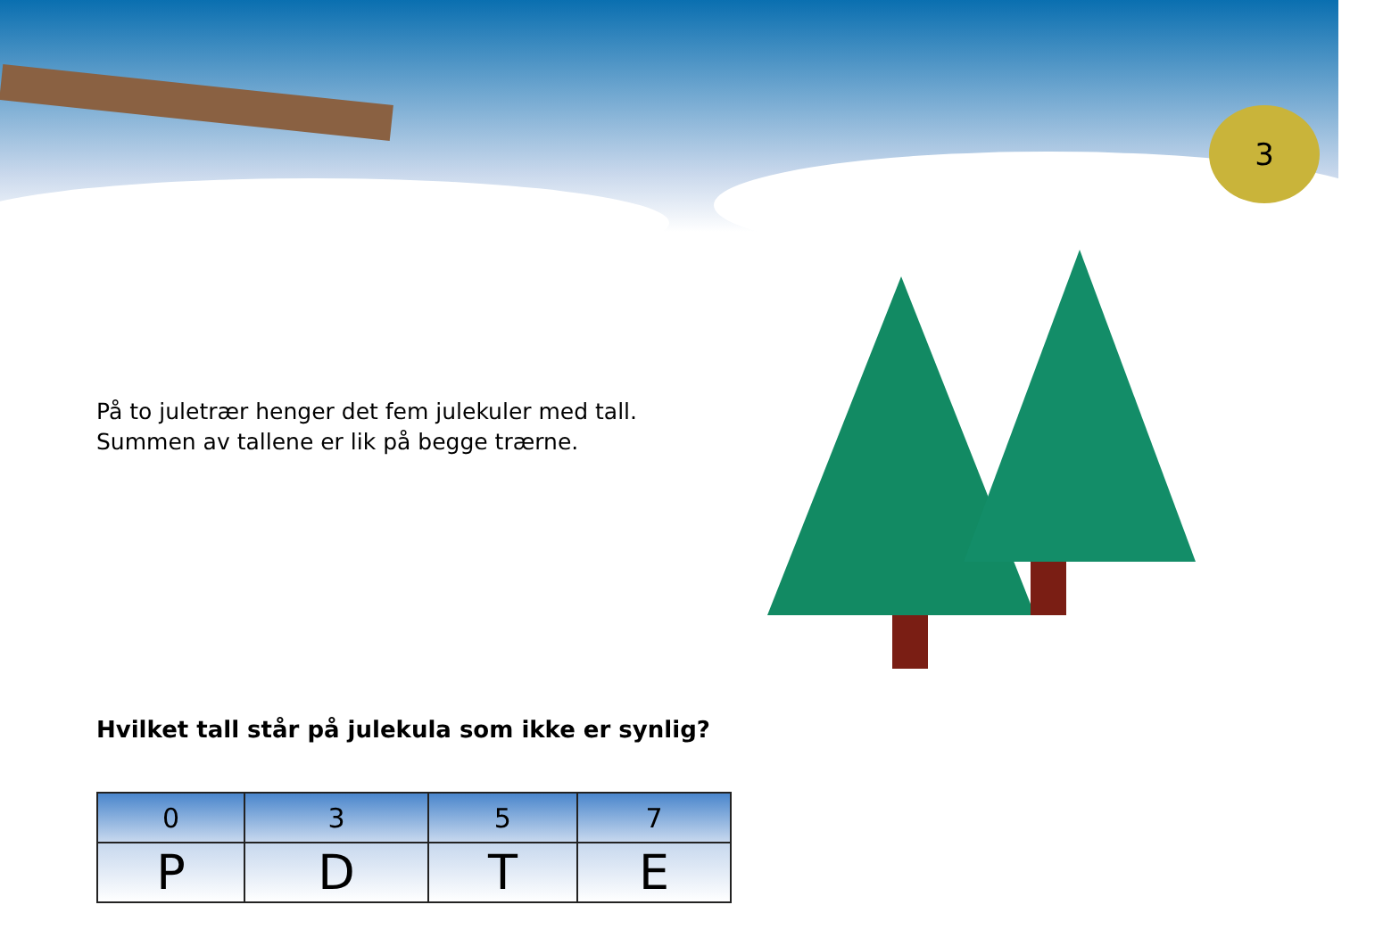3
På to juletrær henger det fem julekuler med tall.
Summen av tallene er lik på begge trærne.
Hvilket tall står på julekula som ikke er synlig?
| 0 | 3 | 5 | 7 |
| P | D | T | E |